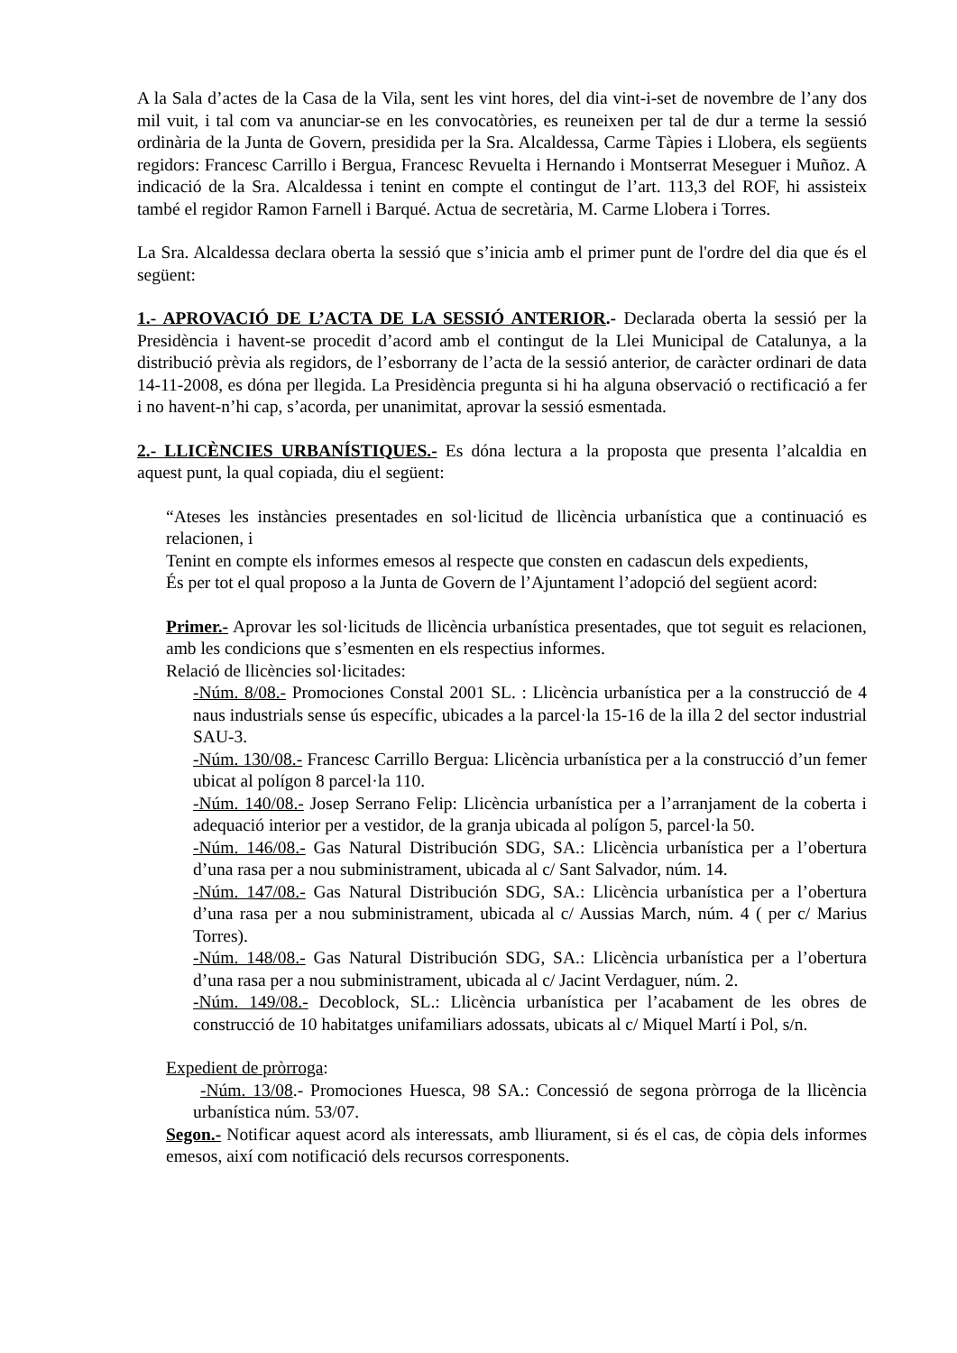A la Sala d’actes de la Casa de la Vila, sent les vint hores, del dia vint-i-set de novembre de l’any dos mil vuit, i tal com va anunciar-se en les convocatòries, es reuneixen per tal de dur a terme la sessió ordinària de la Junta de Govern, presidida per la Sra. Alcaldessa, Carme Tàpies i Llobera, els següents regidors: Francesc Carrillo i Bergua, Francesc Revuelta i Hernando i Montserrat Meseguer i Muñoz. A indicació de la Sra. Alcaldessa i tenint en compte el contingut de l’art. 113,3 del ROF, hi assisteix també el regidor Ramon Farnell i Barqué. Actua de secretària, M. Carme Llobera i Torres.
La Sra. Alcaldessa declara oberta la sessió que s’inicia amb el primer punt de l'ordre del dia que és el següent:
1.- APROVACIÓ DE L’ACTA DE LA SESSIÓ ANTERIOR.- Declarada oberta la sessió per la Presidència i havent-se procedit d’acord amb el contingut de la Llei Municipal de Catalunya, a la distribució prèvia als regidors, de l’esborrany de l’acta de la sessió anterior, de caràcter ordinari de data 14-11-2008, es dóna per llegida. La Presidència pregunta si hi ha alguna observació o rectificació a fer i no havent-n’hi cap, s’acorda, per unanimitat, aprovar la sessió esmentada.
2.- LLICÈNCIES URBANÍSTIQUES.- Es dóna lectura a la proposta que presenta l’alcaldia en aquest punt, la qual copiada, diu el següent:
“Ateses les instàncies presentades en sol·licitud de llicència urbanística que a continuació es relacionen, i
Tenint en compte els informes emesos al respecte que consten en cadascun dels expedients,
És per tot el qual proposo a la Junta de Govern de l’Ajuntament l’adopció del següent acord:
Primer.- Aprovar les sol·licituds de llicència urbanística presentades, que tot seguit es relacionen, amb les condicions que s’esmenten en els respectius informes.
Relació de llicències sol·licitades:
-Núm. 8/08.- Promociones Constal 2001 SL. : Llicència urbanística per a la construcció de 4 naus industrials sense ús específic, ubicades a la parcel·la 15-16 de la illa 2 del sector industrial SAU-3.
-Núm. 130/08.- Francesc Carrillo Bergua: Llicència urbanística per a la construcció d’un femer ubicat al polígon 8 parcel·la 110.
-Núm. 140/08.- Josep Serrano Felip: Llicència urbanística per a l’arranjament de la coberta i adequació interior per a vestidor, de la granja ubicada al polígon 5, parcel·la 50.
-Núm. 146/08.- Gas Natural Distribución SDG, SA.: Llicència urbanística per a l’obertura d’una rasa per a nou subministrament, ubicada al c/ Sant Salvador, núm. 14.
-Núm. 147/08.- Gas Natural Distribución SDG, SA.: Llicència urbanística per a l’obertura d’una rasa per a nou subministrament, ubicada al c/ Aussias March, núm. 4 ( per c/ Marius Torres).
-Núm. 148/08.- Gas Natural Distribución SDG, SA.: Llicència urbanística per a l’obertura d’una rasa per a nou subministrament, ubicada al c/ Jacint Verdaguer, núm. 2.
-Núm. 149/08.- Decoblock, SL.: Llicència urbanística per l’acabament de les obres de construcció de 10 habitatges unifamiliars adossats, ubicats al c/ Miquel Martí i Pol, s/n.
Expedient de pròrroga:
-Núm. 13/08.- Promociones Huesca, 98 SA.: Concessió de segona pròrroga de la llicència urbanística núm. 53/07.
Segon.- Notificar aquest acord als interessats, amb lliurament, si és el cas, de còpia dels informes emesos, així com notificació dels recursos corresponents.